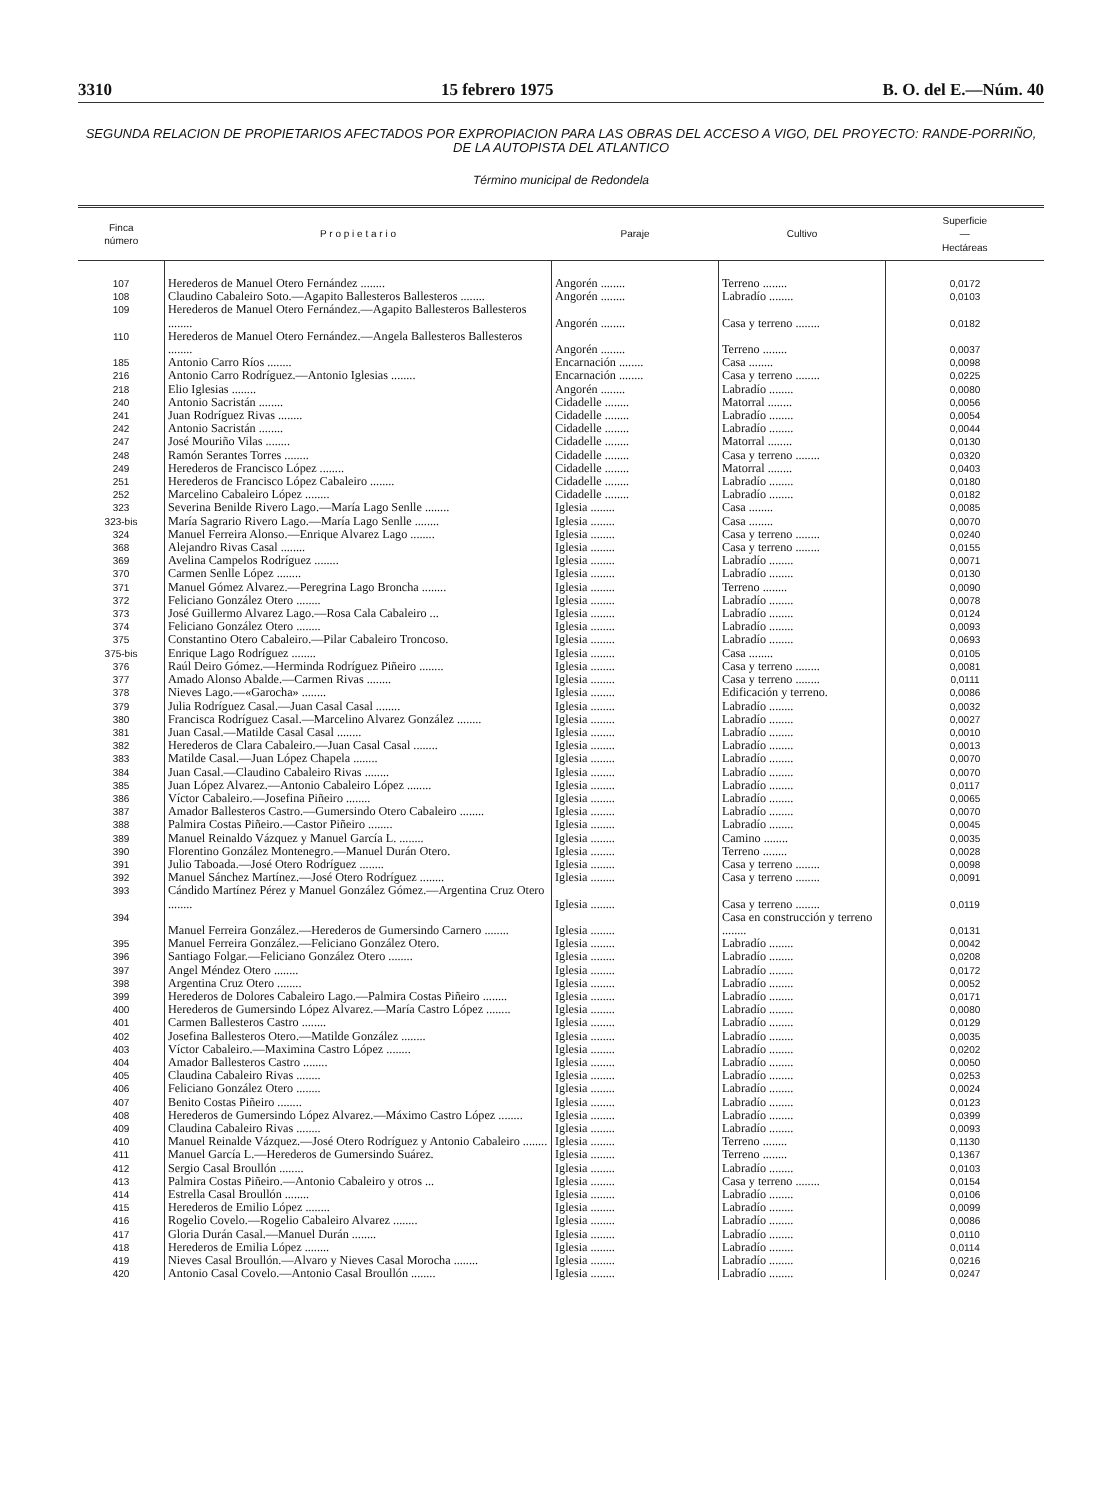3310 15 febrero 1975 B. O. del E.—Núm. 40
SEGUNDA RELACION DE PROPIETARIOS AFECTADOS POR EXPROPIACION PARA LAS OBRAS DEL ACCESO A VIGO, DEL PROYECTO: RANDE-PORRIÑO, DE LA AUTOPISTA DEL ATLANTICO
Término municipal de Redondela
| Finca número | P r o p i e t a r i o | Paraje | Cultivo | Superficie — Hectáreas |
| --- | --- | --- | --- | --- |
| 107 | Herederos de Manuel Otero Fernández ........ | Angorén ........ | Terreno ........ | 0,0172 |
| 108 | Claudino Cabaleiro Soto.—Agapito Ballesteros Ballesteros ........ | Angorén ........ | Labradío ........ | 0,0103 |
| 109 | Herederos de Manuel Otero Fernández.—Agapito Ballesteros Ballesteros ........ | Angorén ........ | Casa y terreno ........ | 0,0182 |
| 110 | Herederos de Manuel Otero Fernández.—Angela Ballesteros Ballesteros ........ | Angorén ........ | Terreno ........ | 0,0037 |
| 185 | Antonio Carro Ríos ........ | Encarnación ........ | Casa ........ | 0,0098 |
| 216 | Antonio Carro Rodríguez.—Antonio Iglesias ........ | Encarnación ........ | Casa y terreno ........ | 0,0225 |
| 218 | Elio Iglesias ........ | Angorén ........ | Labradío ........ | 0,0080 |
| 240 | Antonio Sacristán ........ | Cidadelle ........ | Matorral ........ | 0,0056 |
| 241 | Juan Rodríguez Rivas ........ | Cidadelle ........ | Labradío ........ | 0,0054 |
| 242 | Antonio Sacristán ........ | Cidadelle ........ | Labradío ........ | 0,0044 |
| 247 | José Mouriño Vilas ........ | Cidadelle ........ | Matorral ........ | 0,0130 |
| 248 | Ramón Serantes Torres ........ | Cidadelle ........ | Casa y terreno ........ | 0,0320 |
| 249 | Herederos de Francisco López ........ | Cidadelle ........ | Matorral ........ | 0,0403 |
| 251 | Herederos de Francisco López Cabaleiro ........ | Cidadelle ........ | Labradío ........ | 0,0180 |
| 252 | Marcelino Cabaleiro López ........ | Cidadelle ........ | Labradío ........ | 0,0182 |
| 323 | Severina Benilde Rivero Lago.—María Lago Senlle ........ | Iglesia ........ | Casa ........ | 0,0085 |
| 323-bis | María Sagrario Rivero Lago.—María Lago Senlle ........ | Iglesia ........ | Casa ........ | 0,0070 |
| 324 | Manuel Ferreira Alonso.—Enrique Alvarez Lago ........ | Iglesia ........ | Casa y terreno ........ | 0,0240 |
| 368 | Alejandro Rivas Casal ........ | Iglesia ........ | Casa y terreno ........ | 0,0155 |
| 369 | Avelina Campelos Rodríguez ........ | Iglesia ........ | Labradío ........ | 0,0071 |
| 370 | Carmen Senlle López ........ | Iglesia ........ | Labradío ........ | 0,0130 |
| 371 | Manuel Gómez Alvarez.—Peregrina Lago Broncha ........ | Iglesia ........ | Terreno ........ | 0,0090 |
| 372 | Feliciano González Otero ........ | Iglesia ........ | Labradío ........ | 0,0078 |
| 373 | José Guillermo Alvarez Lago.—Rosa Cala Cabaleiro ... | Iglesia ........ | Labradío ........ | 0,0124 |
| 374 | Feliciano González Otero ........ | Iglesia ........ | Labradío ........ | 0,0093 |
| 375 | Constantino Otero Cabaleiro.—Pilar Cabaleiro Troncoso. | Iglesia ........ | Labradío ........ | 0,0693 |
| 375-bis | Enrique Lago Rodríguez ........ | Iglesia ........ | Casa ........ | 0,0105 |
| 376 | Raúl Deiro Gómez.—Herminda Rodríguez Piñeiro ........ | Iglesia ........ | Casa y terreno ........ | 0,0081 |
| 377 | Amado Alonso Abalde.—Carmen Rivas ........ | Iglesia ........ | Casa y terreno ........ | 0,0111 |
| 378 | Nieves Lago.—«Garocha» ........ | Iglesia ........ | Edificación y terreno. | 0,0086 |
| 379 | Julia Rodríguez Casal.—Juan Casal Casal ........ | Iglesia ........ | Labradío ........ | 0,0032 |
| 380 | Francisca Rodríguez Casal.—Marcelino Alvarez González ........ | Iglesia ........ | Labradío ........ | 0,0027 |
| 381 | Juan Casal.—Matilde Casal Casal ........ | Iglesia ........ | Labradío ........ | 0,0010 |
| 382 | Herederos de Clara Cabaleiro.—Juan Casal Casal ........ | Iglesia ........ | Labradío ........ | 0,0013 |
| 383 | Matilde Casal.—Juan López Chapela ........ | Iglesia ........ | Labradío ........ | 0,0070 |
| 384 | Juan Casal.—Claudino Cabaleiro Rivas ........ | Iglesia ........ | Labradío ........ | 0,0070 |
| 385 | Juan López Alvarez.—Antonio Cabaleiro López ........ | Iglesia ........ | Labradío ........ | 0,0117 |
| 386 | Víctor Cabaleiro.—Josefina Piñeiro ........ | Iglesia ........ | Labradío ........ | 0,0065 |
| 387 | Amador Ballesteros Castro.—Gumersindo Otero Cabaleiro ........ | Iglesia ........ | Labradío ........ | 0,0070 |
| 388 | Palmira Costas Piñeiro.—Castor Piñeiro ........ | Iglesia ........ | Labradío ........ | 0,0045 |
| 389 | Manuel Reinaldo Vázquez y Manuel García L. ........ | Iglesia ........ | Camino ........ | 0,0035 |
| 390 | Florentino González Montenegro.—Manuel Durán Otero. | Iglesia ........ | Terreno ........ | 0,0028 |
| 391 | Julio Taboada.—José Otero Rodríguez ........ | Iglesia ........ | Casa y terreno ........ | 0,0098 |
| 392 | Manuel Sánchez Martínez.—José Otero Rodríguez ........ | Iglesia ........ | Casa y terreno ........ | 0,0091 |
| 393 | Cándido Martínez Pérez y Manuel González Gómez.—Argentina Cruz Otero ........ | Iglesia ........ | Casa y terreno ........ | 0,0119 |
| 394 | Manuel Ferreira González.—Herederos de Gumersindo Carnero ........ | Iglesia ........ | Casa en construcción y terreno ........ | 0,0131 |
| 395 | Manuel Ferreira González.—Feliciano González Otero. | Iglesia ........ | Labradío ........ | 0,0042 |
| 396 | Santiago Folgar.—Feliciano González Otero ........ | Iglesia ........ | Labradío ........ | 0,0208 |
| 397 | Angel Méndez Otero ........ | Iglesia ........ | Labradío ........ | 0,0172 |
| 398 | Argentina Cruz Otero ........ | Iglesia ........ | Labradío ........ | 0,0052 |
| 399 | Herederos de Dolores Cabaleiro Lago.—Palmira Costas Piñeiro ........ | Iglesia ........ | Labradío ........ | 0,0171 |
| 400 | Herederos de Gumersindo López Alvarez.—María Castro López ........ | Iglesia ........ | Labradío ........ | 0,0080 |
| 401 | Carmen Ballesteros Castro ........ | Iglesia ........ | Labradío ........ | 0,0129 |
| 402 | Josefina Ballesteros Otero.—Matilde González ........ | Iglesia ........ | Labradío ........ | 0,0035 |
| 403 | Víctor Cabaleiro.—Maximina Castro López ........ | Iglesia ........ | Labradío ........ | 0,0202 |
| 404 | Amador Ballesteros Castro ........ | Iglesia ........ | Labradío ........ | 0,0050 |
| 405 | Claudina Cabaleiro Rivas ........ | Iglesia ........ | Labradío ........ | 0,0253 |
| 406 | Feliciano González Otero ........ | Iglesia ........ | Labradío ........ | 0,0024 |
| 407 | Benito Costas Piñeiro ........ | Iglesia ........ | Labradío ........ | 0,0123 |
| 408 | Herederos de Gumersindo López Alvarez.—Máximo Castro López ........ | Iglesia ........ | Labradío ........ | 0,0399 |
| 409 | Claudina Cabaleiro Rivas ........ | Iglesia ........ | Labradío ........ | 0,0093 |
| 410 | Manuel Reinalde Vázquez.—José Otero Rodríguez y Antonio Cabaleiro ........ | Iglesia ........ | Terreno ........ | 0,1130 |
| 411 | Manuel García L.—Herederos de Gumersindo Suárez. | Iglesia ........ | Terreno ........ | 0,1367 |
| 412 | Sergio Casal Broullón ........ | Iglesia ........ | Labradío ........ | 0,0103 |
| 413 | Palmira Costas Piñeiro.—Antonio Cabaleiro y otros ... | Iglesia ........ | Casa y terreno ........ | 0,0154 |
| 414 | Estrella Casal Broullón ........ | Iglesia ........ | Labradío ........ | 0,0106 |
| 415 | Herederos de Emilio López ........ | Iglesia ........ | Labradío ........ | 0,0099 |
| 416 | Rogelio Covelo.—Rogelio Cabaleiro Alvarez ........ | Iglesia ........ | Labradío ........ | 0,0086 |
| 417 | Gloria Durán Casal.—Manuel Durán ........ | Iglesia ........ | Labradío ........ | 0,0110 |
| 418 | Herederos de Emilia López ........ | Iglesia ........ | Labradío ........ | 0,0114 |
| 419 | Nieves Casal Broullón.—Alvaro y Nieves Casal Morocha ........ | Iglesia ........ | Labradío ........ | 0,0216 |
| 420 | Antonio Casal Covelo.—Antonio Casal Broullón ........ | Iglesia ........ | Labradío ........ | 0,0247 |